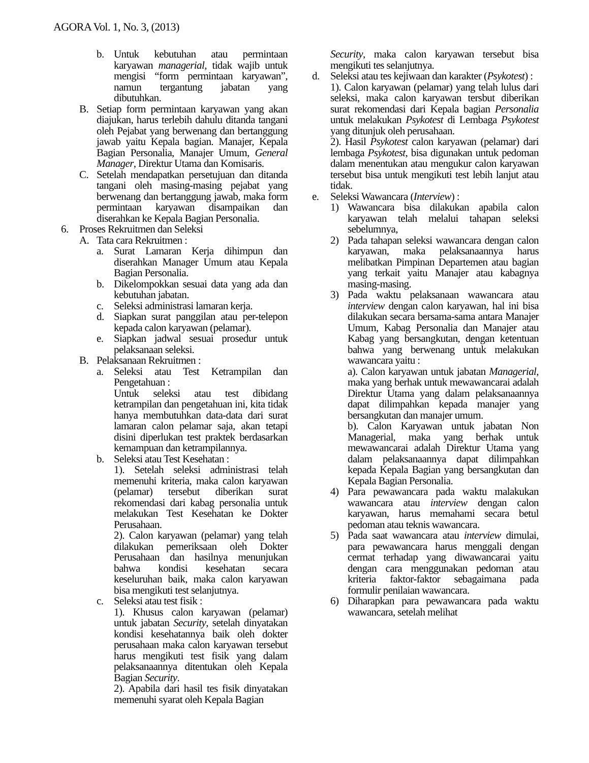AGORA Vol. 1, No. 3, (2013)
b. Untuk kebutuhan atau permintaan karyawan managerial, tidak wajib untuk mengisi “form permintaan karyawan”, namun tergantung jabatan yang dibutuhkan.
B. Setiap form permintaan karyawan yang akan diajukan, harus terlebih dahulu ditanda tangani oleh Pejabat yang berwenang dan bertanggung jawab yaitu Kepala bagian. Manajer, Kepala Bagian Personalia, Manajer Umum, General Manager, Direktur Utama dan Komisaris.
C. Setelah mendapatkan persetujuan dan ditanda tangani oleh masing-masing pejabat yang berwenang dan bertanggung jawab, maka form permintaan karyawan disampaikan dan diserahkan ke Kepala Bagian Personalia.
6. Proses Rekruitmen dan Seleksi
A. Tata cara Rekruitmen :
a. Surat Lamaran Kerja dihimpun dan diserahkan Manager Umum atau Kepala Bagian Personalia.
b. Dikelompokkan sesuai data yang ada dan kebutuhan jabatan.
c. Seleksi administrasi lamaran kerja.
d. Siapkan surat panggilan atau per-telepon kepada calon karyawan (pelamar).
e. Siapkan jadwal sesuai prosedur untuk pelaksanaan seleksi.
B. Pelaksanaan Rekruitmen :
a. Seleksi atau Test Ketrampilan dan Pengetahuan :
Untuk seleksi atau test dibidang ketrampilan dan pengetahuan ini, kita tidak hanya membutuhkan data-data dari surat lamaran calon pelamar saja, akan tetapi disini diperlukan test praktek berdasarkan kemampuan dan ketrampilannya.
b. Seleksi atau Test Kesehatan :
1). Setelah seleksi administrasi telah memenuhi kriteria, maka calon karyawan (pelamar) tersebut diberikan surat rekomendasi dari kabag personalia untuk melakukan Test Kesehatan ke Dokter Perusahaan.
2). Calon karyawan (pelamar) yang telah dilakukan pemeriksaan oleh Dokter Perusahaan dan hasilnya menunjukan bahwa kondisi kesehatan secara keseluruhan baik, maka calon karyawan bisa mengikuti test selanjutnya.
c. Seleksi atau test fisik :
1). Khusus calon karyawan (pelamar) untuk jabatan Security, setelah dinyatakan kondisi kesehatannya baik oleh dokter perusahaan maka calon karyawan tersebut harus mengikuti test fisik yang dalam pelaksanaannya ditentukan oleh Kepala Bagian Security.
2). Apabila dari hasil tes fisik dinyatakan memenuhi syarat oleh Kepala Bagian
Security, maka calon karyawan tersebut bisa mengikuti tes selanjutnya.
d. Seleksi atau tes kejiwaan dan karakter (Psykotest) :
1). Calon karyawan (pelamar) yang telah lulus dari seleksi, maka calon karyawan tersbut diberikan surat rekomendasi dari Kepala bagian Personalia untuk melakukan Psykotest di Lembaga Psykotest yang ditunjuk oleh perusahaan.
2). Hasil Psykotest calon karyawan (pelamar) dari lembaga Psykotest, bisa digunakan untuk pedoman dalam menentukan atau mengukur calon karyawan tersebut bisa untuk mengikuti test lebih lanjut atau tidak.
e. Seleksi Wawancara (Interview) :
1) Wawancara bisa dilakukan apabila calon karyawan telah melalui tahapan seleksi sebelumnya,
2) Pada tahapan seleksi wawancara dengan calon karyawan, maka pelaksanaannya harus melibatkan Pimpinan Departemen atau bagian yang terkait yaitu Manajer atau kabagnya masing-masing.
3) Pada waktu pelaksanaan wawancara atau interview dengan calon karyawan, hal ini bisa dilakukan secara bersama-sama antara Manajer Umum, Kabag Personalia dan Manajer atau Kabag yang bersangkutan, dengan ketentuan bahwa yang berwenang untuk melakukan wawancara yaitu :
a). Calon karyawan untuk jabatan Managerial, maka yang berhak untuk mewawancarai adalah Direktur Utama yang dalam pelaksanaannya dapat dilimpahkan kepada manajer yang bersangkutan dan manajer umum.
b). Calon Karyawan untuk jabatan Non Managerial, maka yang berhak untuk mewawancarai adalah Direktur Utama yang dalam pelaksanaannya dapat dilimpahkan kepada Kepala Bagian yang bersangkutan dan Kepala Bagian Personalia.
4) Para pewawancara pada waktu malakukan wawancara atau interview dengan calon karyawan, harus memahami secara betul pedoman atau teknis wawancara.
5) Pada saat wawancara atau interview dimulai, para pewawancara harus menggali dengan cermat terhadap yang diwawancarai yaitu dengan cara menggunakan pedoman atau kriteria faktor-faktor sebagaimana pada formulir penilaian wawancara.
6) Diharapkan para pewawancara pada waktu wawancara, setelah melihat